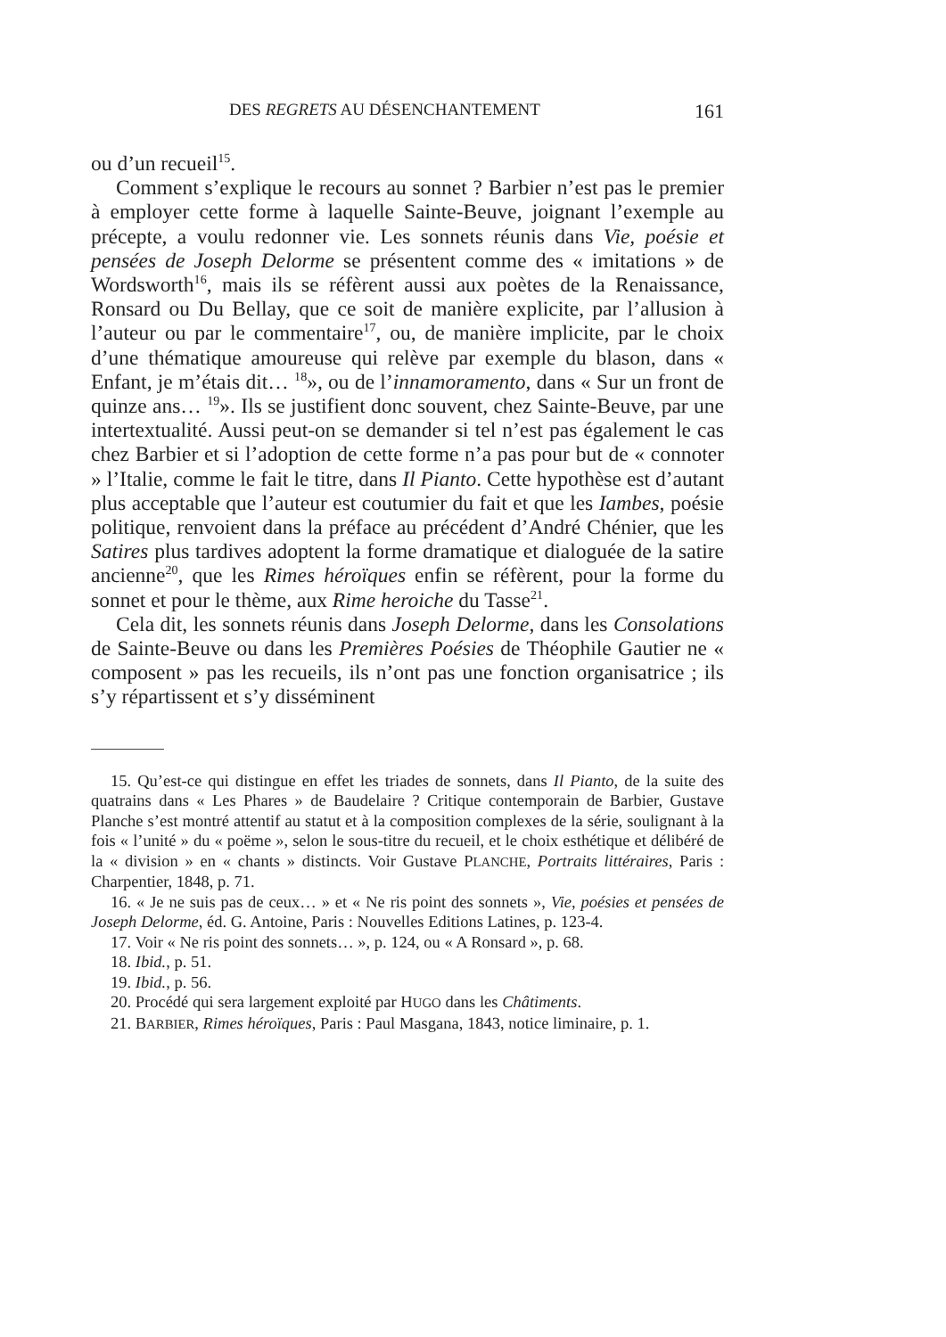DES REGRETS AU DÉSENCHANTEMENT 161
ou d’un recueil<sup>15</sup>.
Comment s’explique le recours au sonnet ? Barbier n’est pas le premier à employer cette forme à laquelle Sainte-Beuve, joignant l’exemple au précepte, a voulu redonner vie. Les sonnets réunis dans Vie, poésie et pensées de Joseph Delorme se présentent comme des « imitations » de Wordsworth<sup>16</sup>, mais ils se réfèrent aussi aux poètes de la Renaissance, Ronsard ou Du Bellay, que ce soit de manière explicite, par l’allusion à l’auteur ou par le commentaire<sup>17</sup>, ou, de manière implicite, par le choix d’une thématique amoureuse qui relève par exemple du blason, dans « Enfant, je m’étais dit… <sup>18</sup>», ou de l’innamoramento, dans « Sur un front de quinze ans… <sup>19</sup>». Ils se justifient donc souvent, chez Sainte-Beuve, par une intertextualité. Aussi peut-on se demander si tel n’est pas également le cas chez Barbier et si l’adoption de cette forme n’a pas pour but de « connoter » l’Italie, comme le fait le titre, dans Il Pianto. Cette hypothèse est d’autant plus acceptable que l’auteur est coutumier du fait et que les Iambes, poésie politique, renvoient dans la préface au précédent d’André Chénier, que les Satires plus tardives adoptent la forme dramatique et dialoguée de la satire ancienne<sup>20</sup>, que les Rimes héroïques enfin se réfèrent, pour la forme du sonnet et pour le thème, aux Rime heroiche du Tasse<sup>21</sup>.
Cela dit, les sonnets réunis dans Joseph Delorme, dans les Consolations de Sainte-Beuve ou dans les Premières Poésies de Théophile Gautier ne « composent » pas les recueils, ils n’ont pas une fonction organisatrice ; ils s’y répartissent et s’y disséminent
15. Qu’est-ce qui distingue en effet les triades de sonnets, dans Il Pianto, de la suite des quatrains dans « Les Phares » de Baudelaire ? Critique contemporain de Barbier, Gustave Planche s’est montré attentif au statut et à la composition complexes de la série, soulignant à la fois « l’unité » du « poëme », selon le sous-titre du recueil, et le choix esthétique et délibéré de la « division » en « chants » distincts. Voir Gustave PLANCHE, Portraits littéraires, Paris : Charpentier, 1848, p. 71.
16. « Je ne suis pas de ceux… » et « Ne ris point des sonnets », Vie, poésies et pensées de Joseph Delorme, éd. G. Antoine, Paris : Nouvelles Editions Latines, p. 123-4.
17. Voir « Ne ris point des sonnets… », p. 124, ou « A Ronsard », p. 68.
18. Ibid., p. 51.
19. Ibid., p. 56.
20. Procédé qui sera largement exploité par HUGO dans les Châtiments.
21. BARBIER, Rimes héroïques, Paris : Paul Masgana, 1843, notice liminaire, p. 1.